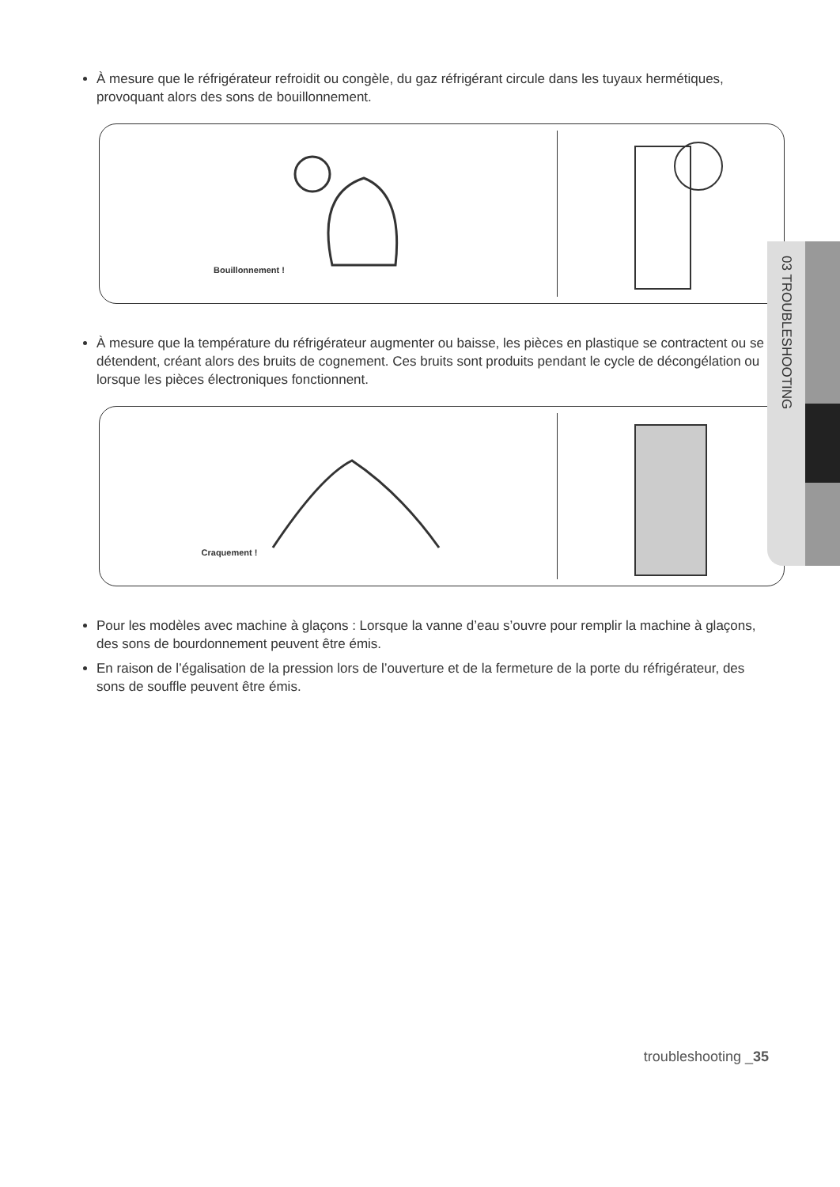À mesure que le réfrigérateur refroidit ou congèle, du gaz réfrigérant circule dans les tuyaux hermétiques, provoquant alors des sons de bouillonnement.
Bouillonnement !
À mesure que la température du réfrigérateur augmenter ou baisse, les pièces en plastique se contractent ou se détendent, créant alors des bruits de cognement. Ces bruits sont produits pendant le cycle de décongélation ou lorsque les pièces électroniques fonctionnent.
Craquement !
Pour les modèles avec machine à glaçons : Lorsque la vanne d’eau s’ouvre pour remplir la machine à glaçons, des sons de bourdonnement peuvent être émis.
En raison de l’égalisation de la pression lors de l’ouverture et de la fermeture de la porte du réfrigérateur, des sons de souffle peuvent être émis.
03 TROUBLESHOOTING
troubleshooting _35